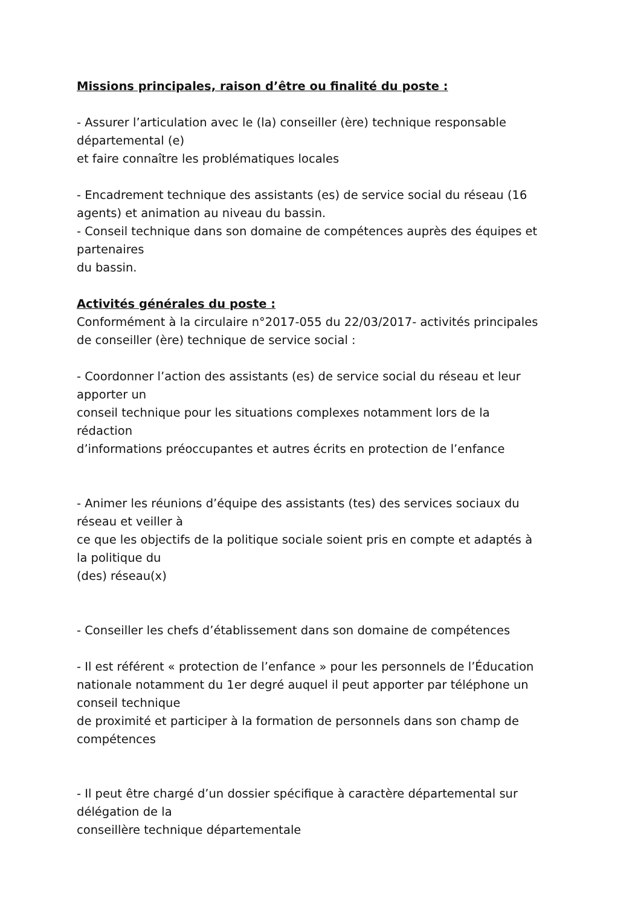Missions principales, raison d’être ou finalité du poste :
- Assurer l’articulation avec le (la) conseiller (ère) technique responsable
départemental (e)
et faire connaître les problématiques locales
- Encadrement technique des assistants (es) de service social du réseau (16
agents) et animation au niveau du bassin.
- Conseil technique dans son domaine de compétences auprès des équipes et
partenaires
du bassin.
Activités générales du poste :
Conformément à la circulaire n°2017-055 du 22/03/2017- activités principales
de conseiller (ère) technique de service social :
- Coordonner l’action des assistants (es) de service social du réseau et leur
apporter un
conseil technique pour les situations complexes notamment lors de la
rédaction
d’informations préoccupantes et autres écrits en protection de l’enfance
- Animer les réunions d’équipe des assistants (tes) des services sociaux du
réseau et veiller à
ce que les objectifs de la politique sociale soient pris en compte et adaptés à
la politique du
(des) réseau(x)
- Conseiller les chefs d’établissement dans son domaine de compétences
- Il est référent « protection de l’enfance » pour les personnels de l’Éducation
nationale notamment du 1er degré auquel il peut apporter par téléphone un
conseil technique
de proximité et participer à la formation de personnels dans son champ de
compétences
- Il peut être chargé d’un dossier spécifique à caractère départemental sur
délégation de la
conseillère technique départementale